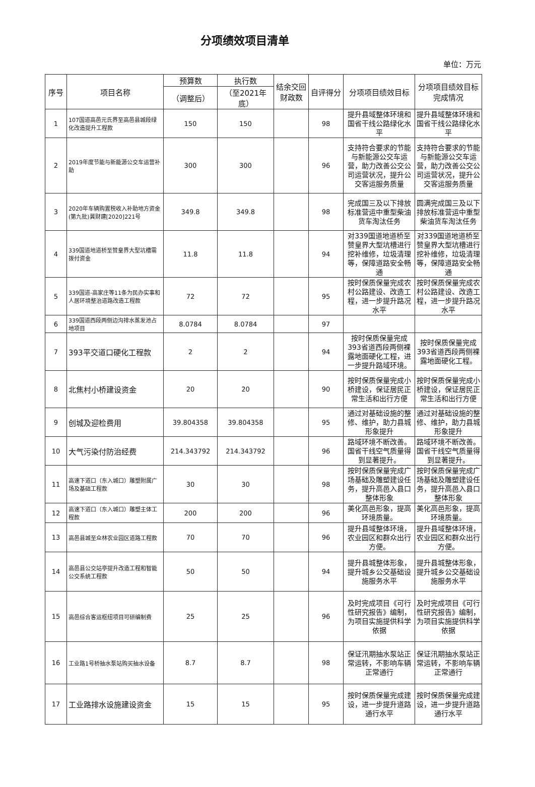分项绩效项目清单
单位：万元
| 序号 | 项目名称 | 预算数 | 执行数 | 结余交回财政数 | 自评得分 | 分项项目绩效目标 | 分项项目绩效目标完成情况 |
| --- | --- | --- | --- | --- | --- | --- | --- |
| | | （调整后） | （至2021年底） | | | | |
| 1 | 107国道高邑元氏界至高邑县城段绿化改造提升工程款 | 150 | 150 | | 98 | 提升县域整体环境和国省干线公路绿化水平 | 提升县域整体环境和国省干线公路绿化水平 |
| 2 | 2019年度节能与新能源公交车运营补助 | 300 | 300 | | 96 | 支持符合要求的节能与新能源公交车运营，助力改善公交公司运营状况，提升公交客运服务质量 | 支持符合要求的节能与新能源公交车运营，助力改善公交公司运营状况，提升公交客运服务质量 |
| 3 | 2020年车辆购置税收入补助地方资金(第九批)冀财建[2020]221号 | 349.8 | 349.8 | | 98 | 完成国三及以下排放标准营运中重型柴油货车淘汰任务 | 圆满完成国三及以下排放标准营运中重型柴油货车淘汰任务 |
| 4 | 339国道地道桥至赞皇界大型坑槽需拨付资金 | 11.8 | 11.8 | | 94 | 对339国道地道桥至赞皇界大型坑槽进行挖补维修，垃圾清理等，保障道路安全畅通 | 对339国道地道桥至赞皇界大型坑槽进行挖补维修，垃圾清理等，保障道路安全畅通 |
| 5 | 339国道-高家庄等11条为民办实事和人居环境整治道路改造工程款 | 72 | 72 | | 95 | 按时保质保量完成农村公路建设、改造工程，进一步提升路况水平 | 按时保质保量完成农村公路建设、改造工程，进一步提升路况水平 |
| 6 | 339国道西段两侧边沟排水蒸发池占地项目 | 8.0784 | 8.0784 | | 97 | | |
| 7 | 393平交道口硬化工程款 | 2 | 2 | | 94 | 按时保质保量完成393省道西段两侧裸露地面硬化工程，进一步提升路域环境。 | 按时保质保量完成393省道西段两侧裸露地面硬化工程。 |
| 8 | 北焦村小桥建设资金 | 20 | 20 | | 90 | 按时保质保量完成小桥建设，保证居民正常生活和出行方便 | 按时保质保量完成小桥建设，保证居民正常生活和出行方便 |
| 9 | 创城及迎检费用 | 39.804358 | 39.804358 | | 95 | 通过对基础设施的整修、维护，助力县城形象提升 | 通过对基础设施的整修、维护，助力县城形象提升 |
| 10 | 大气污染付防治经费 | 214.343792 | 214.343792 | | 96 | 路域环境不断改善。国省干线空气质量得到显著提升。 | 路域环境不断改善。国省干线空气质量得到显著提升。 |
| 11 | 高速下道口（东入城口）雕塑附属广场及基础工程款 | 30 | 30 | | 98 | 按时保质保量完成广场基础及雕塑建设任务，提升高邑入县口整体形象 | 按时保质保量完成广场基础及雕塑建设任务，提升高邑入县口整体形象 |
| 12 | 高速下道口（东入城口）雕塑主体工程款 | 200 | 200 | | 96 | 美化高邑形象，提高环境质量。 | 美化高邑形象，提高环境质量。 |
| 13 | 高邑县城至众林农业园区道路工程款 | 70 | 70 | | 96 | 提升县域整体环境，农业园区和群众出行方便。 | 提升县域整体环境，农业园区和群众出行方便。 |
| 14 | 高邑县公交站亭提升改造工程和智能公交系统工程款 | 50 | 50 | | 94 | 提升县城整体形象，提升城乡公交基础设施服务水平 | 提升县城整体形象，提升城乡公交基础设施服务水平 |
| 15 | 高邑综合客运枢纽项目可研编制费 | 25 | 25 | | 96 | 及时完成项目《可行性研究报告》编制，为项目实施提供科学依据 | 及时完成项目《可行性研究报告》编制，为项目实施提供科学依据 |
| 16 | 工业路1号桥抽水泵站购买抽水设备 | 8.7 | 8.7 | | 98 | 保证汛期抽水泵站正常运转，不影响车辆正常通行 | 保证汛期抽水泵站正常运转，不影响车辆正常通行 |
| 17 | 工业路排水设施建设资金 | 15 | 15 | | 95 | 按时保质保量完成建设，进一步提升道路通行水平 | 按时保质保量完成建设，进一步提升道路通行水平 |